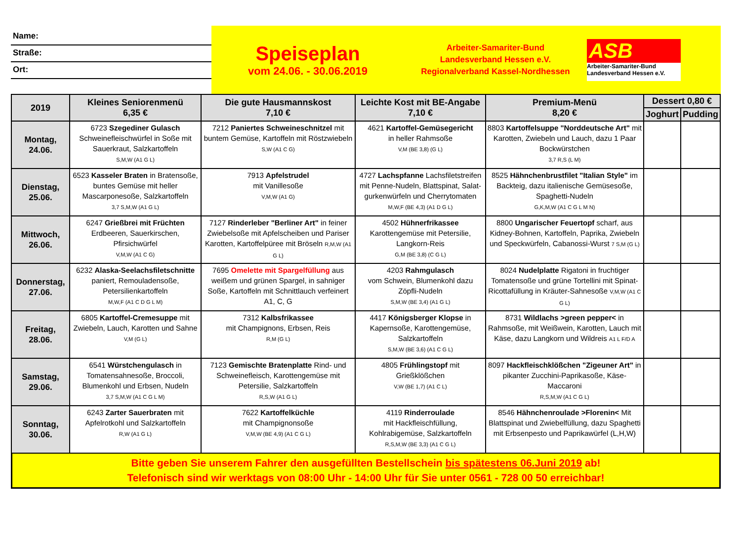Name:
Straße:
Ort:
Speiseplan
vom 24.06. - 30.06.2019
Arbeiter-Samariter-Bund
Landesverband Hessen e.V.
Regionalverband Kassel-Nordhessen
ASB
Arbeiter-Samariter-Bund
Landesverband Hessen e.V.
| 2019 | Kleines Seniorenmenü 6,35 € | Die gute Hausmannskost 7,10 € | Leichte Kost mit BE-Angabe 7,10 € | Premium-Menü 8,20 € | Dessert 0,80 € | |
| --- | --- | --- | --- | --- | --- | --- |
| | | | | | Joghurt | Pudding |
| Montag, 24.06. | 6723 Szegediner Gulasch Schweinefleischwürfel in Soße mit Sauerkraut, Salzkartoffeln S,M,W (A1 G L) | 7212 Paniertes Schweineschnitzel mit buntem Gemüse, Kartoffeln mit Röstzwiebeln S,W (A1 C G) | 4621 Kartoffel-Gemüsegericht in heller Rahmsoße V,M (BE 3,8) (G L) | 8803 Kartoffelsuppe "Norddeutsche Art" mit Karotten, Zwiebeln und Lauch, dazu 1 Paar Bockwürstchen 3,7 R,S (L M) | | |
| Dienstag, 25.06. | 6523 Kasseler Braten in Bratensoße, buntes Gemüse mit heller Mascarponesoße, Salzkartoffeln 3,7 S,M,W (A1 G L) | 7913 Apfelstrudel mit Vanillesoße V,M,W (A1 G) | 4727 Lachspfanne Lachsfiletstreifen mit Penne-Nudeln, Blattspinat, Salat-gurkenwürfeln und Cherrytomaten M,W,F (BE 4,3) (A1 D G L) | 8525 Hähnchenbrustfilet "Italian Style" im Backteig, dazu italienische Gemüsesoße, Spaghetti-Nudeln G,K,M,W (A1 C G L M N) | | |
| Mittwoch, 26.06. | 6247 Grießbrei mit Früchten Erdbeeren, Sauerkirschen, Pfirsichwürfel V,M,W (A1 C G) | 7127 Rinderleber "Berliner Art" in feiner Zwiebelsoße mit Apfelscheiben und Pariser Karotten, Kartoffelpüree mit Bröseln R,M,W (A1 G L) | 4502 Hühnerfrikassee Karottengemüse mit Petersilie, Langkorn-Reis G,M (BE 3,8) (C G L) | 8800 Ungarischer Feuertopf scharf, aus Kidney-Bohnen, Kartoffeln, Paprika, Zwiebeln und Speckwürfeln, Cabanossi-Wurst 7 S,M (G L) | | |
| Donnerstag, 27.06. | 6232 Alaska-Seelachsfiletschnitte paniert, Remouladensoße, Petersilienkartoffeln M,W,F (A1 C D G L M) | 7695 Omelette mit Spargelfüllung aus weißem und grünen Spargel, in sahniger Soße, Kartoffeln mit Schnittlauch verfeinert A1, C, G | 4203 Rahmgulasch vom Schwein, Blumenkohl dazu Zöpfli-Nudeln S,M,W (BE 3,4) (A1 G L) | 8024 Nudelplatte Rigatoni in fruchtiger Tomatensoße und grüne Tortellini mit Spinat-Ricottafüllung in Kräuter-Sahnesoße V,M,W (A1 C G L) | | |
| Freitag, 28.06. | 6805 Kartoffel-Cremesuppe mit Zwiebeln, Lauch, Karotten und Sahne V,M (G L) | 7312 Kalbsfrikassee mit Champignons, Erbsen, Reis R,M (G L) | 4417 Königsberger Klopse in Kapernsoße, Karottengemüse, Salzkartoffeln S,M,W (BE 3,6) (A1 C G L) | 8731 Wildlachs >green pepper< in Rahmsoße, mit Weißwein, Karotten, Lauch mit Käse, dazu Langkorn und Wildreis A1 L F/D A | | |
| Samstag, 29.06. | 6541 Würstchengulasch in Tomatensahnesoße, Broccoli, Blumenkohl und Erbsen, Nudeln 3,7 S,M,W (A1 C G L M) | 7123 Gemischte Bratenplatte Rind- und Schweinefleisch, Karottengemüse mit Petersilie, Salzkartoffeln R,S,W (A1 G L) | 4805 Frühlingstopf mit Grießklößchen V,W (BE 1,7) (A1 C L) | 8097 Hackfleischklößchen "Zigeuner Art" in pikanter Zucchini-Paprikasoße, Käse-Maccaroni R,S,M,W (A1 C G L) | | |
| Sonntag, 30.06. | 6243 Zarter Sauerbraten mit Apfelrotkohl und Salzkartoffeln R,W (A1 G L) | 7622 Kartoffelküchle mit Champignonsoße V,M,W (BE 4,9) (A1 C G L) | 4119 Rinderroulade mit Hackfleischfüllung, Kohlrabigemüse, Salzkartoffeln R,S,M,W (BE 3,3) (A1 C G L) | 8546 Hähnchenroulade >Florenin< Mit Blattspinat und Zwiebelfüllung, dazu Spaghetti mit Erbsenpesto und Paprikawürfel (L,H,W) | | |
Bitte geben Sie unserem Fahrer den ausgefüllten Bestellschein bis spätestens 06.Juni 2019 ab!
Telefonisch sind wir werktags von 08:00 Uhr - 14:00 Uhr für Sie unter 0561 - 728 00 50 erreichbar!